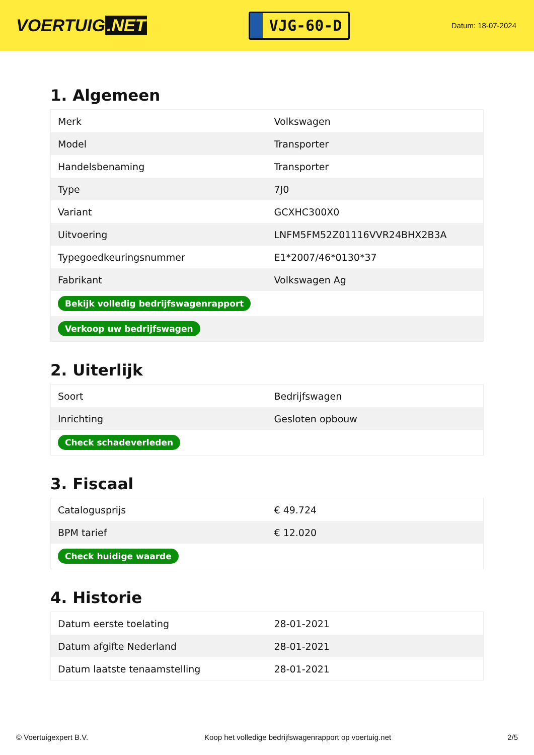VOERTUIG.NET
VJG-60-D
Datum: 18-07-2024
1. Algemeen
| Merk | Volkswagen |
| Model | Transporter |
| Handelsbenaming | Transporter |
| Type | 7J0 |
| Variant | GCXHC300X0 |
| Uitvoering | LNFM5FM52Z01116VVR24BHX2B3A |
| Typegoedkeuringsnummer | E1*2007/46*0130*37 |
| Fabrikant | Volkswagen Ag |
| Bekijk volledig bedrijfswagenrapport | |
| Verkoop uw bedrijfswagen | |
2. Uiterlijk
| Soort | Bedrijfswagen |
| Inrichting | Gesloten opbouw |
| Check schadeverleden | |
3. Fiscaal
| Catalogusprijs | € 49.724 |
| BPM tarief | € 12.020 |
| Check huidige waarde | |
4. Historie
| Datum eerste toelating | 28-01-2021 |
| Datum afgifte Nederland | 28-01-2021 |
| Datum laatste tenaamstelling | 28-01-2021 |
© Voertuigexpert B.V. Koop het volledige bedrijfswagenrapport op voertuig.net 2/5